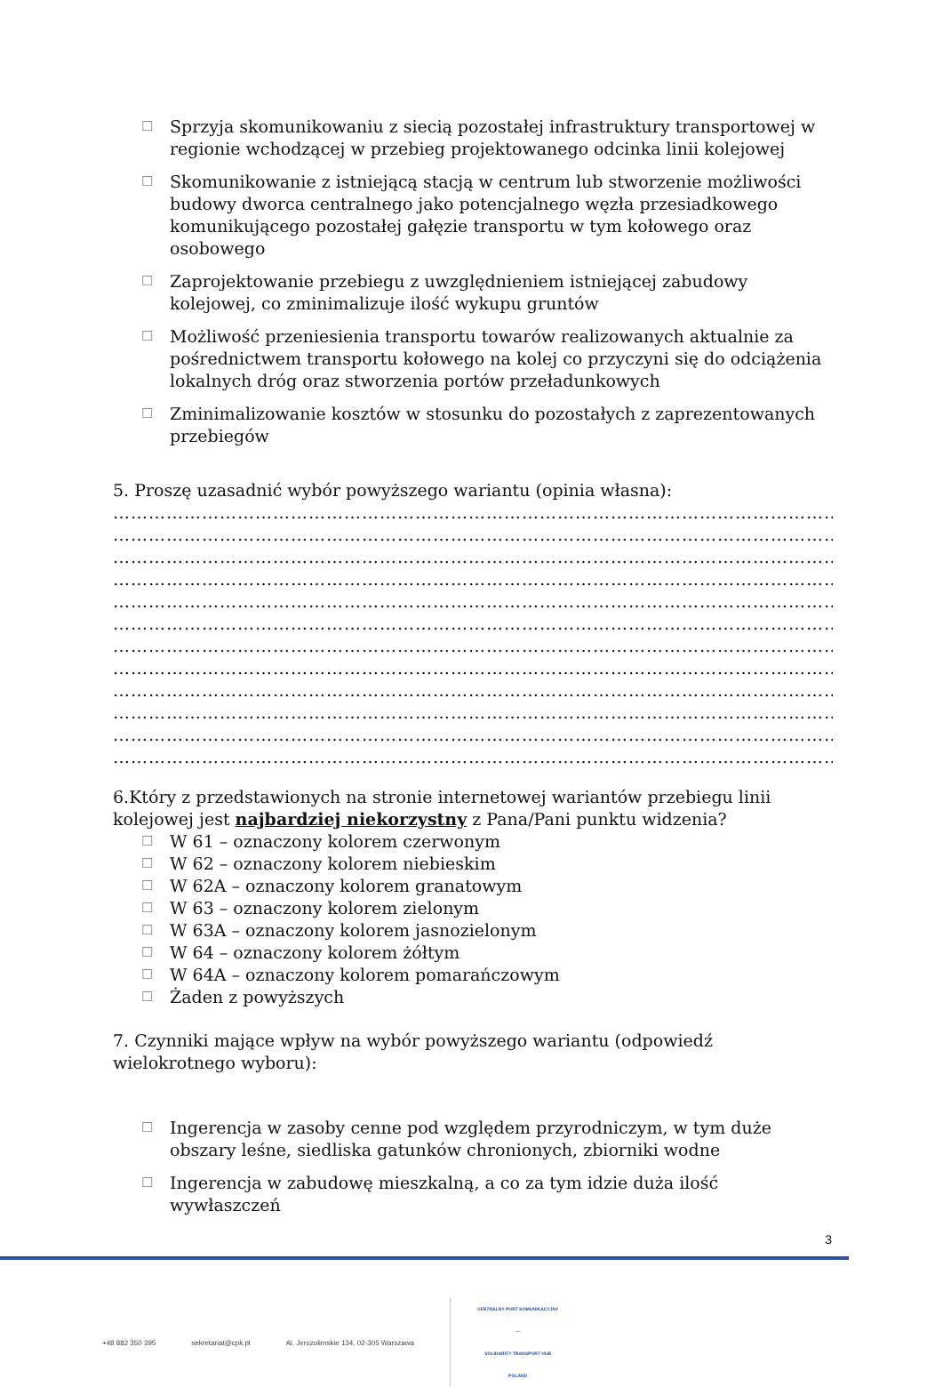☐
Sprzyja skomunikowaniu z siecią pozostałej infrastruktury transportowej w regionie wchodzącej w przebieg projektowanego odcinka linii kolejowej
☐
Skomunikowanie z istniejącą stacją w centrum lub stworzenie możliwości budowy dworca centralnego jako potencjalnego węzła przesiadkowego komunikującego pozostałej gałęzie transportu w tym kołowego oraz osobowego
☐
Zaprojektowanie przebiegu z uwzględnieniem istniejącej zabudowy kolejowej, co zminimalizuje ilość wykupu gruntów
☐
Możliwość przeniesienia transportu towarów realizowanych aktualnie za pośrednictwem transportu kołowego na kolej co przyczyni się do odciążenia lokalnych dróg oraz stworzenia portów przeładunkowych
☐
Zminimalizowanie kosztów w stosunku do pozostałych z zaprezentowanych przebiegów
5. Proszę uzasadnić wybór powyższego wariantu (opinia własna):
…………………………………………………………………………………………………………………………
…………………………………………………………………………………………………………………………
…………………………………………………………………………………………………………………………
…………………………………………………………………………………………………………………………
…………………………………………………………………………………………………………………………
…………………………………………………………………………………………………………………………
…………………………………………………………………………………………………………………………
…………………………………………………………………………………………………………………………
…………………………………………………………………………………………………………………………
…………………………………………………………………………………………………………………………
…………………………………………………………………………………………………………………………
…………………………………………………………………………………………………………………………
6.Który z przedstawionych na stronie internetowej wariantów przebiegu linii kolejowej jest najbardziej niekorzystny z Pana/Pani punktu widzenia?
☐ W 61 – oznaczony kolorem czerwonym
☐ W 62 – oznaczony kolorem niebieskim
☐ W 62A – oznaczony kolorem granatowym
☐ W 63 – oznaczony kolorem zielonym
☐ W 63A – oznaczony kolorem jasnozielonym
☐ W 64 – oznaczony kolorem żółtym
☐ W 64A – oznaczony kolorem pomarańczowym
☐ Żaden z powyższych
7. Czynniki mające wpływ na wybór powyższego wariantu (odpowiedź wielokrotnego wyboru):
☐
Ingerencja w zasoby cenne pod względem przyrodniczym, w tym duże obszary leśne, siedliska gatunków chronionych, zbiorniki wodne
☐
Ingerencja w zabudowę mieszkalną, a co za tym idzie duża ilość wywłaszczeń
3
+48 882 350 395 sekretariat@cpk.pl Al. Jerozolimskie 134, 02-305 Warszawa
CENTRALNY PORT KOMUNIKACYJNY
—
SOLIDARITY TRANSPORT HUB
POLAND